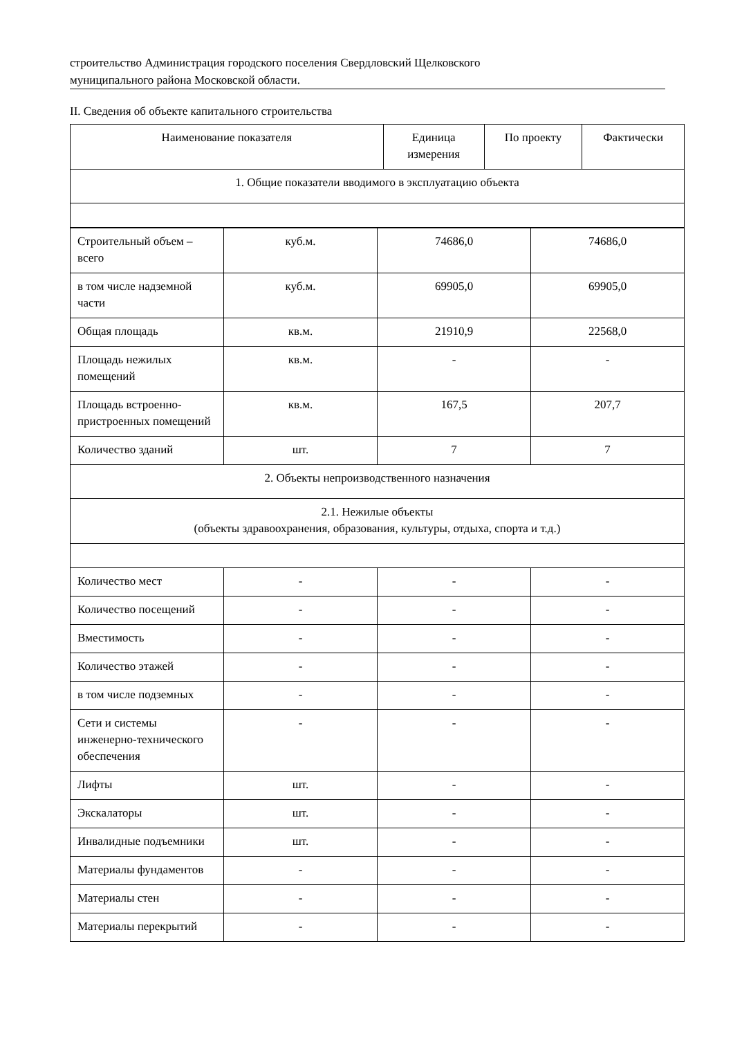строительство Администрация городского поселения Свердловский Щелковского
муниципального района Московской области.
II. Сведения об объекте капитального строительства
| Наименование показателя | Единица измерения | По проекту | Фактически |
| --- | --- | --- | --- |
| 1. Общие показатели вводимого в эксплуатацию объекта | | | |
| Строительный объем – всего | куб.м. | 74686,0 | 74686,0 |
| в том числе надземной части | куб.м. | 69905,0 | 69905,0 |
| Общая площадь | кв.м. | 21910,9 | 22568,0 |
| Площадь нежилых помещений | кв.м. | - | - |
| Площадь встроенно-пристроенных помещений | кв.м. | 167,5 | 207,7 |
| Количество зданий | шт. | 7 | 7 |
| 2. Объекты непроизводственного назначения | | | |
| 2.1. Нежилые объекты (объекты здравоохранения, образования, культуры, отдыха, спорта и т.д.) | | | |
| Количество мест | - | - | - |
| Количество посещений | - | - | - |
| Вместимость | - | - | - |
| Количество этажей | - | - | - |
| в том числе подземных | - | - | - |
| Сети и системы инженерно-технического обеспечения | - | - | - |
| Лифты | шт. | - | - |
| Экскалаторы | шт. | - | - |
| Инвалидные подъемники | шт. | - | - |
| Материалы фундаментов | - | - | - |
| Материалы стен | - | - | - |
| Материалы перекрытий | - | - | - |